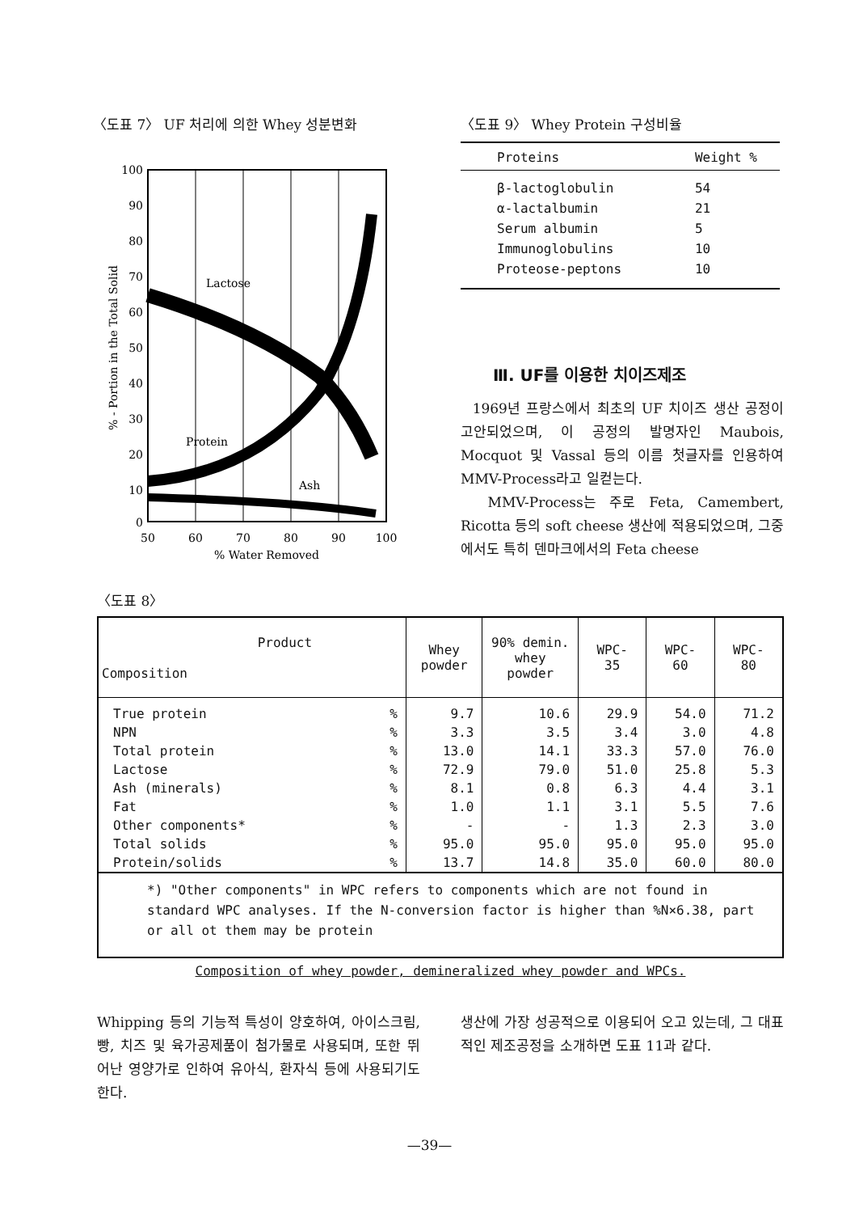〈도표 7〉 UF 처리에 의한 Whey 성분변화
100
90
80
70
60
50
40
30
20
10
0
50
60
70
80
90
100
% Water Removed
% - Portion in the Total Solid
Lactose
Protein
Ash
〈도표 9〉 Whey Protein 구성비율
| Proteins | Weight % |
| --- | --- |
| β-lactoglobulin | 54 |
| α-lactalbumin | 21 |
| Serum albumin | 5 |
| Immunoglobulins | 10 |
| Proteose-peptons | 10 |
Ⅲ. UF를 이용한 치이즈제조
1969년 프랑스에서 최초의 UF 치이즈 생산 공정이 고안되었으며, 이 공정의 발명자인 Maubois, Mocquot 및 Vassal 등의 이름 첫글자를 인용하여 MMV-Process라고 일컫는다.
MMV-Process는 주로 Feta, Camembert, Ricotta 등의 soft cheese 생산에 적용되었으며, 그중에서도 특히 덴마크에서의 Feta cheese
〈도표 8〉
| Product Composition | | Whey powder | 90% demin. whey powder | WPC- 35 | WPC- 60 | WPC- 80 |
| --- | --- | --- | --- | --- | --- | --- |
| True protein | % | 9.7 | 10.6 | 29.9 | 54.0 | 71.2 |
| NPN | % | 3.3 | 3.5 | 3.4 | 3.0 | 4.8 |
| Total protein | % | 13.0 | 14.1 | 33.3 | 57.0 | 76.0 |
| Lactose | % | 72.9 | 79.0 | 51.0 | 25.8 | 5.3 |
| Ash (minerals) | % | 8.1 | 0.8 | 6.3 | 4.4 | 3.1 |
| Fat | % | 1.0 | 1.1 | 3.1 | 5.5 | 7.6 |
| Other components* | % | - | - | 1.3 | 2.3 | 3.0 |
| Total solids | % | 95.0 | 95.0 | 95.0 | 95.0 | 95.0 |
| Protein/solids | % | 13.7 | 14.8 | 35.0 | 60.0 | 80.0 |
| *) "Other components" in WPC refers to components which are not found in standard WPC analyses. If the N-conversion factor is higher than %N×6.38, part or all ot them may be protein | | | | | | |
Composition of whey powder, demineralized whey powder and WPCs.
Whipping 등의 기능적 특성이 양호하여, 아이스크림, 빵, 치즈 및 육가공제품이 첨가물로 사용되며, 또한 뛰어난 영양가로 인하여 유아식, 환자식 등에 사용되기도 한다.
생산에 가장 성공적으로 이용되어 오고 있는데, 그 대표적인 제조공정을 소개하면 도표 11과 같다.
—39—